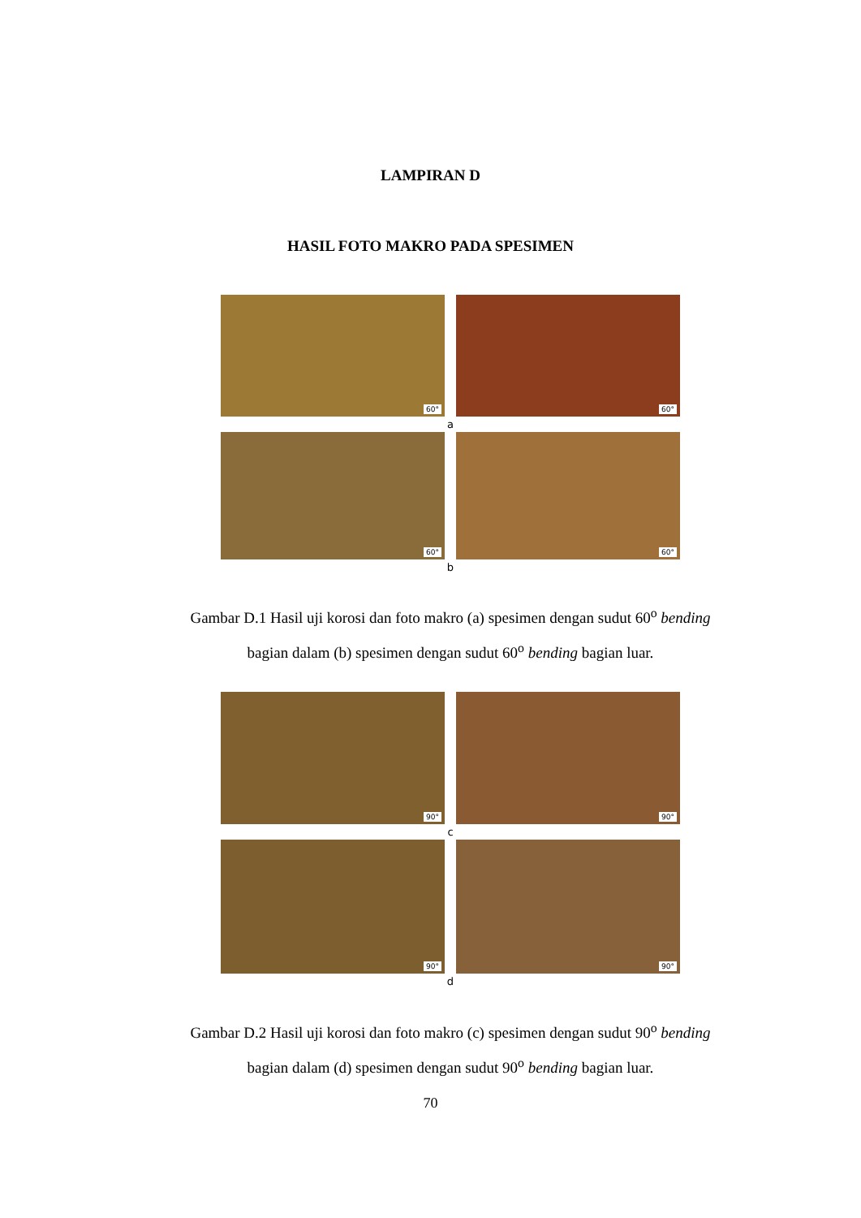LAMPIRAN D
HASIL FOTO MAKRO PADA SPESIMEN
60°
60°
a
60°
60°
b
Gambar D.1 Hasil uji korosi dan foto makro (a) spesimen dengan sudut 60<sup>o</sup> bending bagian dalam (b) spesimen dengan sudut 60<sup>o</sup> bending bagian luar.
90°
90°
c
90°
90°
d
Gambar D.2 Hasil uji korosi dan foto makro (c) spesimen dengan sudut 90<sup>o</sup> bending bagian dalam (d) spesimen dengan sudut 90<sup>o</sup> bending bagian luar.
70